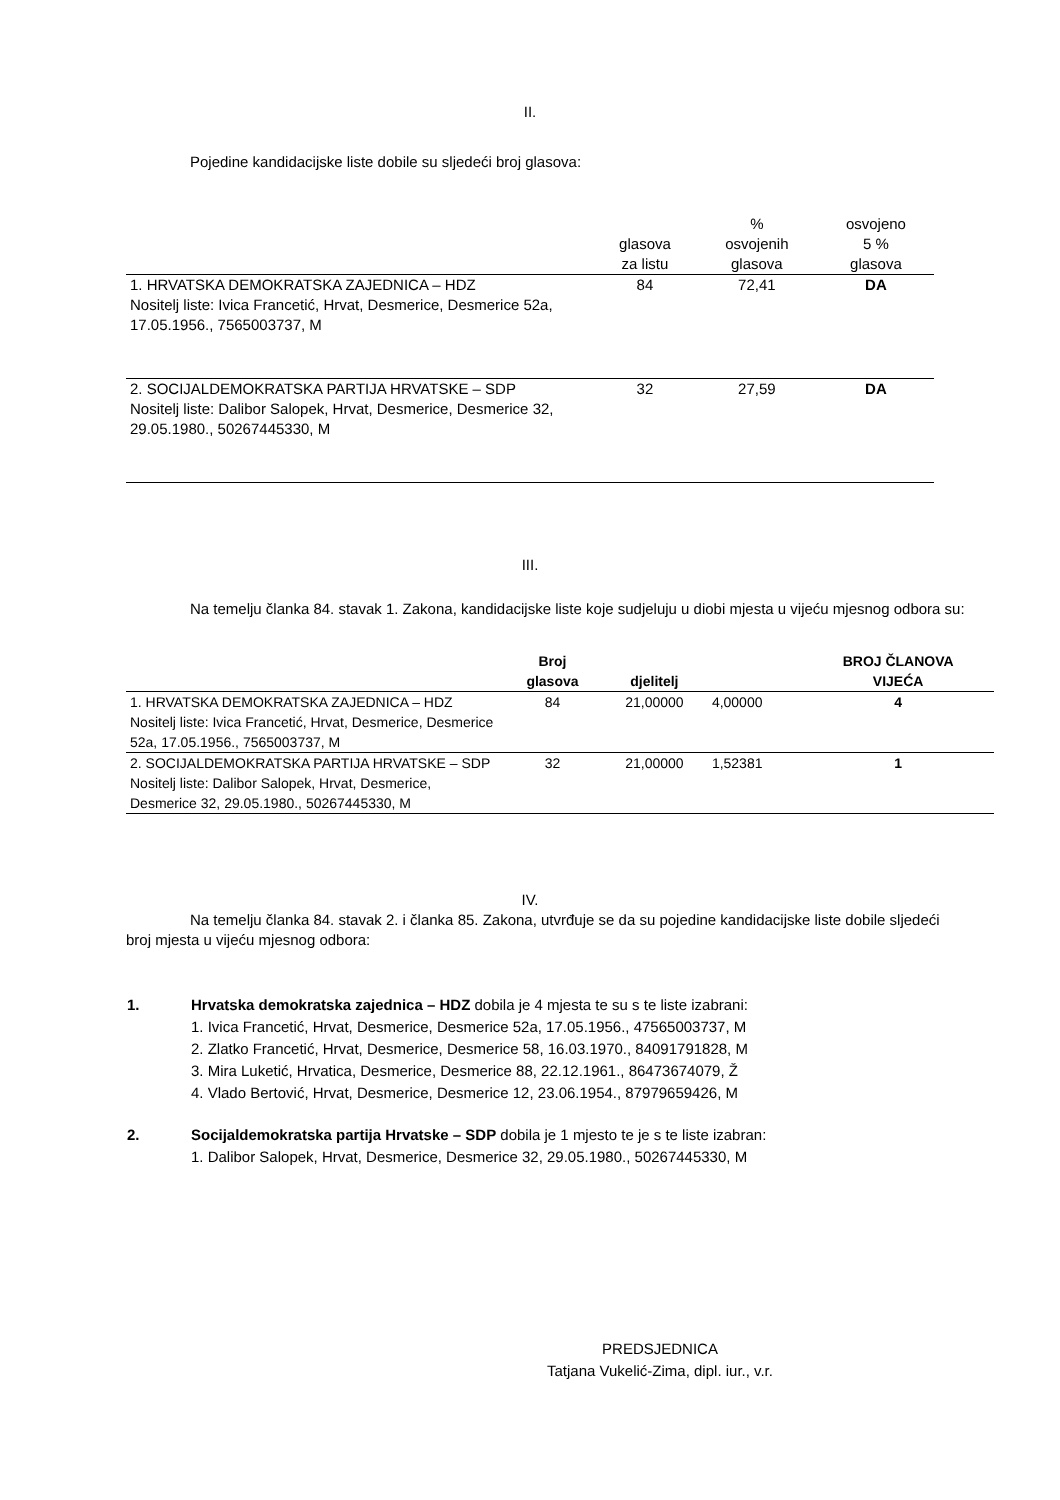II.
Pojedine kandidacijske liste dobile su sljedeći broj glasova:
| | glasova za listu | % osvojenih glasova | osvojeno 5 % glasova |
| --- | --- | --- | --- |
| 1. HRVATSKA DEMOKRATSKA ZAJEDNICA – HDZ Nositelj liste: Ivica Francetić, Hrvat, Desmerice, Desmerice 52a, 17.05.1956., 7565003737, M | 84 | 72,41 | DA |
| 2. SOCIJALDEMOKRATSKA PARTIJA HRVATSKE – SDP Nositelj liste: Dalibor Salopek, Hrvat, Desmerice, Desmerice 32, 29.05.1980., 50267445330, M | 32 | 27,59 | DA |
III.
Na temelju članka 84. stavak 1. Zakona, kandidacijske liste koje sudjeluju u diobi mjesta u vijeću mjesnog odbora su:
| | Broj glasova | djelitelj | | BROJ ČLANOVA VIJEĆA |
| --- | --- | --- | --- | --- |
| 1. HRVATSKA DEMOKRATSKA ZAJEDNICA – HDZ Nositelj liste: Ivica Francetić, Hrvat, Desmerice, Desmerice 52a, 17.05.1956., 7565003737, M | 84 | 21,00000 | 4,00000 | 4 |
| 2. SOCIJALDEMOKRATSKA PARTIJA HRVATSKE – SDP Nositelj liste: Dalibor Salopek, Hrvat, Desmerice, Desmerice 32, 29.05.1980., 50267445330, M | 32 | 21,00000 | 1,52381 | 1 |
IV.
Na temelju članka 84. stavak 2. i članka 85. Zakona, utvrđuje se da su pojedine kandidacijske liste dobile sljedeći broj mjesta u vijeću mjesnog odbora:
1. Hrvatska demokratska zajednica – HDZ dobila je 4 mjesta te su s te liste izabrani:
1. Ivica Francetić, Hrvat, Desmerice, Desmerice 52a, 17.05.1956., 47565003737, M
2. Zlatko Francetić, Hrvat, Desmerice, Desmerice 58, 16.03.1970., 84091791828, M
3. Mira Luketić, Hrvatica, Desmerice, Desmerice 88, 22.12.1961., 86473674079, Ž
4. Vlado Bertović, Hrvat, Desmerice, Desmerice 12, 23.06.1954., 87979659426, M
2. Socijaldemokratska partija Hrvatske – SDP dobila je 1 mjesto te je s te liste izabran:
1. Dalibor Salopek, Hrvat, Desmerice, Desmerice 32, 29.05.1980., 50267445330, M
PREDSJEDNICA
Tatjana Vukelić-Zima, dipl. iur., v.r.